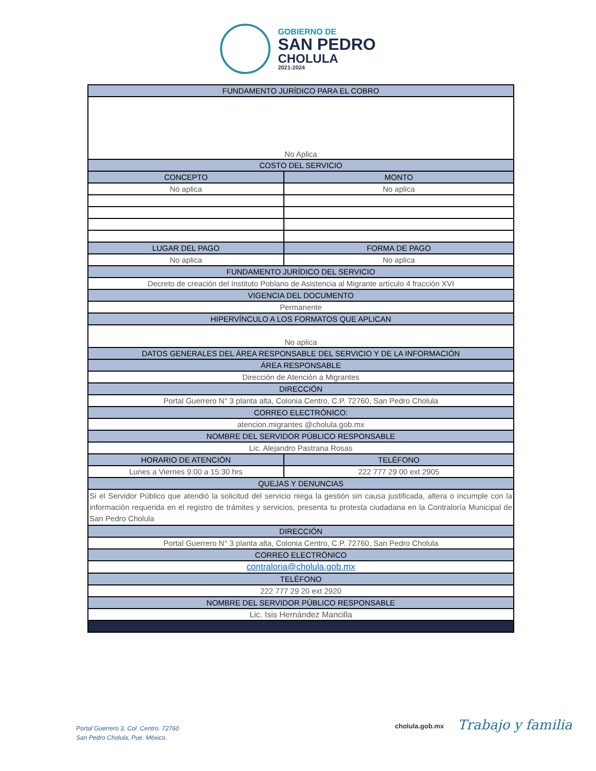GOBIERNO DE
SAN PEDRO
CHOLULA
2021-2024
| FUNDAMENTO JURÍDICO PARA EL COBRO | | |
| --- | --- | --- |
| No Aplica | | |
| COSTO DEL SERVICIO | | |
| CONCEPTO | | MONTO |
| No aplica | | No aplica |
| LUGAR DEL PAGO | FORMA DE PAGO | |
| No aplica | No aplica | |
| FUNDAMENTO JURÍDICO DEL SERVICIO | | |
| Decreto de creación del Instituto Poblano de Asistencia al Migrante artículo 4 fracción XVI | | |
| VIGENCIA DEL DOCUMENTO | | |
| Permanente | | |
| HIPERVÍNCULO A LOS FORMATOS QUE APLICAN | | |
| No aplica | | |
| DATOS GENERALES DEL ÁREA RESPONSABLE DEL SERVICIO Y DE LA INFORMACIÓN | | |
| ÁREA RESPONSABLE | | |
| Dirección de Atención a Migrantes | | |
| DIRECCIÓN | | |
| Portal Guerrero N° 3 planta alta, Colonia Centro, C.P. 72760, San Pedro Cholula | | |
| CORREO ELECTRÓNICO: | | |
| atencion.migrantes @cholula.gob.mx | | |
| NOMBRE DEL SERVIDOR PÚBLICO RESPONSABLE | | |
| Lic. Alejandro Pastrana Rosas | | |
| HORARIO DE ATENCIÓN | TELÉFONO | |
| Lunes a Viernes 9:00 a 15:30 hrs | 222 777 29 00 ext 2905 | |
| QUEJAS Y DENUNCIAS | | |
| Si el Servidor Público que atendió la solicitud del servicio niega la gestión sin causa justificada, altera o incumple con la información requerida en el registro de trámites y servicios, presenta tu protesta ciudadana en la Contraloría Municipal de San Pedro Cholula | | |
| DIRECCIÓN | | |
| Portal Guerrero N° 3 planta alta, Colonia Centro, C.P. 72760, San Pedro Cholula | | |
| CORREO ELECTRÓNICO | | |
| contraloria@cholula.gob.mx | | |
| TELÉFONO | | |
| 222 777 29 20 ext 2920 | | |
| NOMBRE DEL SERVIDOR PÚBLICO RESPONSABLE | | |
| Lic. Isis Hernández Mancilla | | |
Portal Guerrero 3, Col. Centro. 72760
San Pedro Cholula, Pue. México.
cholula.gob.mx Trabajo y familia